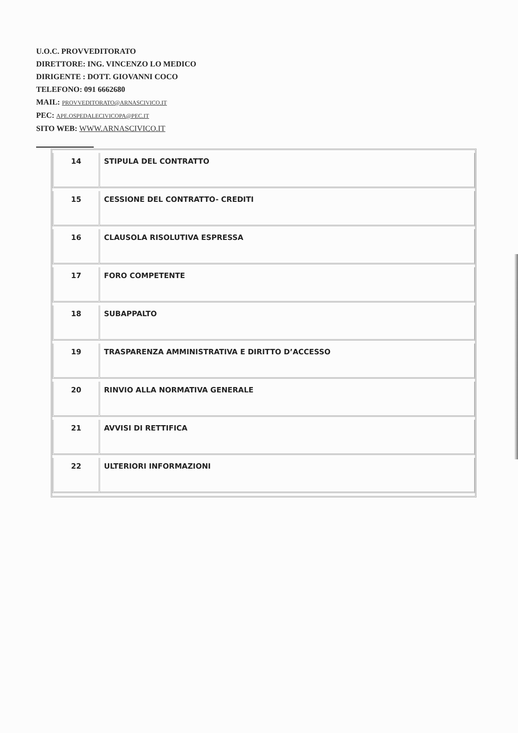U.O.C. PROVVEDITORATO
DIRETTORE: ING. VINCENZO LO MEDICO
DIRIGENTE : DOTT. GIOVANNI COCO
TELEFONO: 091 6662680
MAIL: PROVVEDITORATO@ARNASCIVICO.IT
PEC: APE.OSPEDALECIVICOPA@PEC.IT
SITO WEB: WWW.ARNASCIVICO.IT
| 14 | STIPULA DEL CONTRATTO |
| 15 | CESSIONE DEL CONTRATTO- CREDITI |
| 16 | CLAUSOLA RISOLUTIVA ESPRESSA |
| 17 | FORO COMPETENTE |
| 18 | SUBAPPALTO |
| 19 | TRASPARENZA AMMINISTRATIVA E DIRITTO D’ACCESSO |
| 20 | RINVIO ALLA NORMATIVA GENERALE |
| 21 | AVVISI DI RETTIFICA |
| 22 | ULTERIORI INFORMAZIONI |